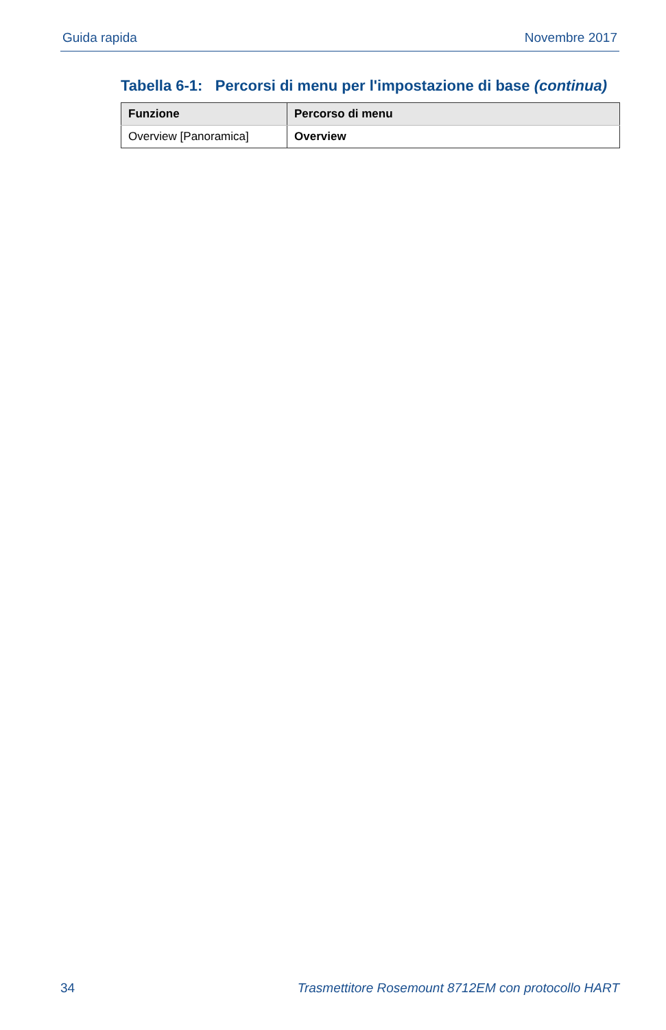Guida rapida Novembre 2017
Tabella 6-1: Percorsi di menu per l'impostazione di base (continua)
| Funzione | Percorso di menu |
| --- | --- |
| Overview [Panoramica] | Overview |
34 Trasmettitore Rosemount 8712EM con protocollo HART